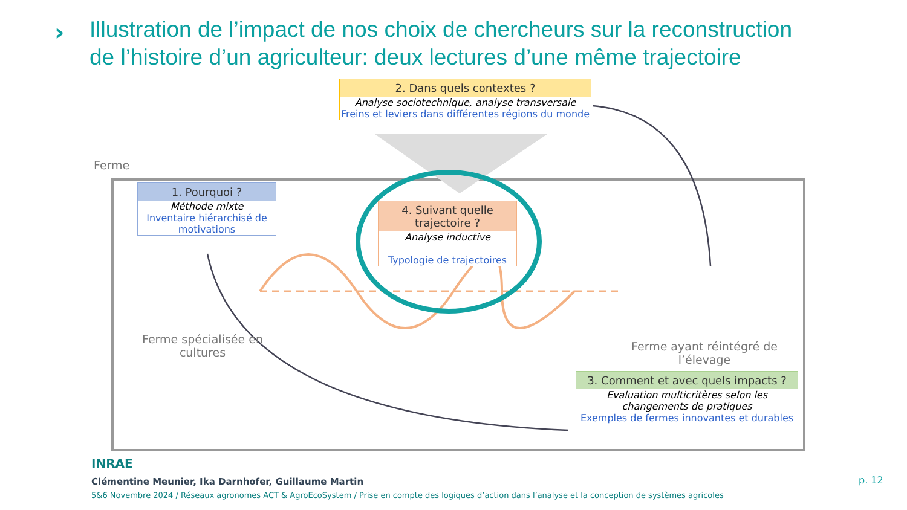›
Illustration de l’impact de nos choix de chercheurs sur la reconstruction de l’histoire d’un agriculteur: deux lectures d’une même trajectoire
Ferme
1. Pourquoi ?
Méthode mixte
Inventaire hiérarchisé de motivations
2. Dans quels contextes ?
Analyse sociotechnique, analyse transversale
Freins et leviers dans différentes régions du monde
4. Suivant quelle trajectoire ?
Analyse inductive
Typologie de trajectoires
3. Comment et avec quels impacts ?
Evaluation multicritères selon les changements de pratiques
Exemples de fermes innovantes et durables
Ferme spécialisée en cultures
Ferme ayant réintégré de l’élevage
INRAE
Clémentine Meunier, Ika Darnhofer, Guillaume Martin
5&6 Novembre 2024 / Réseaux agronomes ACT & AgroEcoSystem / Prise en compte des logiques d’action dans l’analyse et la conception de systèmes agricoles
p. 12